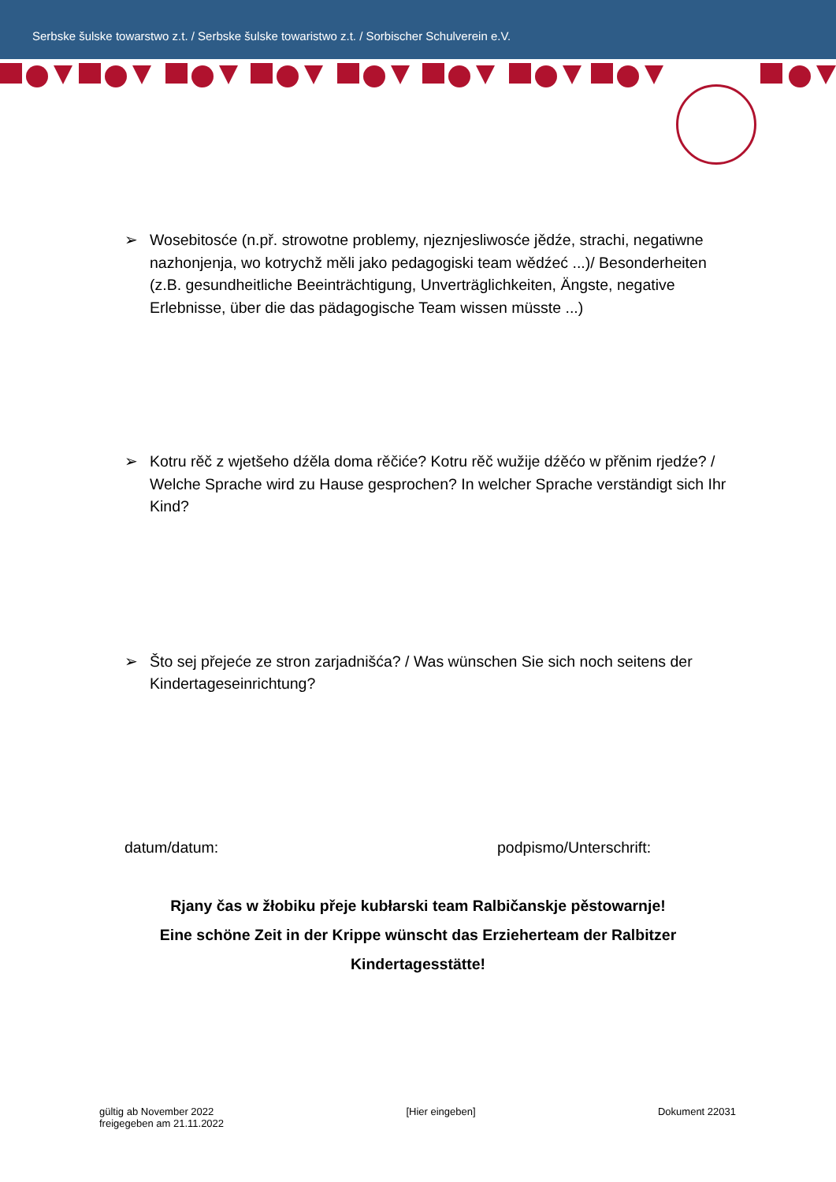Serbske šulske towarstwo z.t. / Serbske šulske towaristwo z.t. / Sorbischer Schulverein e.V.
➢ Wosebitosće (n.př. strowotne problemy, njeznjesliwosće jědźe, strachi, negatiwne nazhonjenja, wo kotrychž měli jako pedagogiski team wědźeć ...)/ Besonderheiten (z.B. gesundheitliche Beeinträchtigung, Unverträglichkeiten, Ängste, negative Erlebnisse, über die das pädagogische Team wissen müsste ...)
➢ Kotru rěč z wjetšeho dźěla doma rěčiće? Kotru rěč wužije dźěćo w přěnim rjedźe? / Welche Sprache wird zu Hause gesprochen? In welcher Sprache verständigt sich Ihr Kind?
➢ Što sej přejeće ze stron zarjadnišća? / Was wünschen Sie sich noch seitens der Kindertageseinrichtung?
datum/datum: podpismo/Unterschrift:
Rjany čas w žłobiku přeje kubłarski team Ralbičanskje pěstowarnje!
Eine schöne Zeit in der Krippe wünscht das Erzieherteam der Ralbitzer
Kindertagesstätte!
gültig ab November 2022
freigegeben am 21.11.2022
[Hier eingeben] Dokument 22031